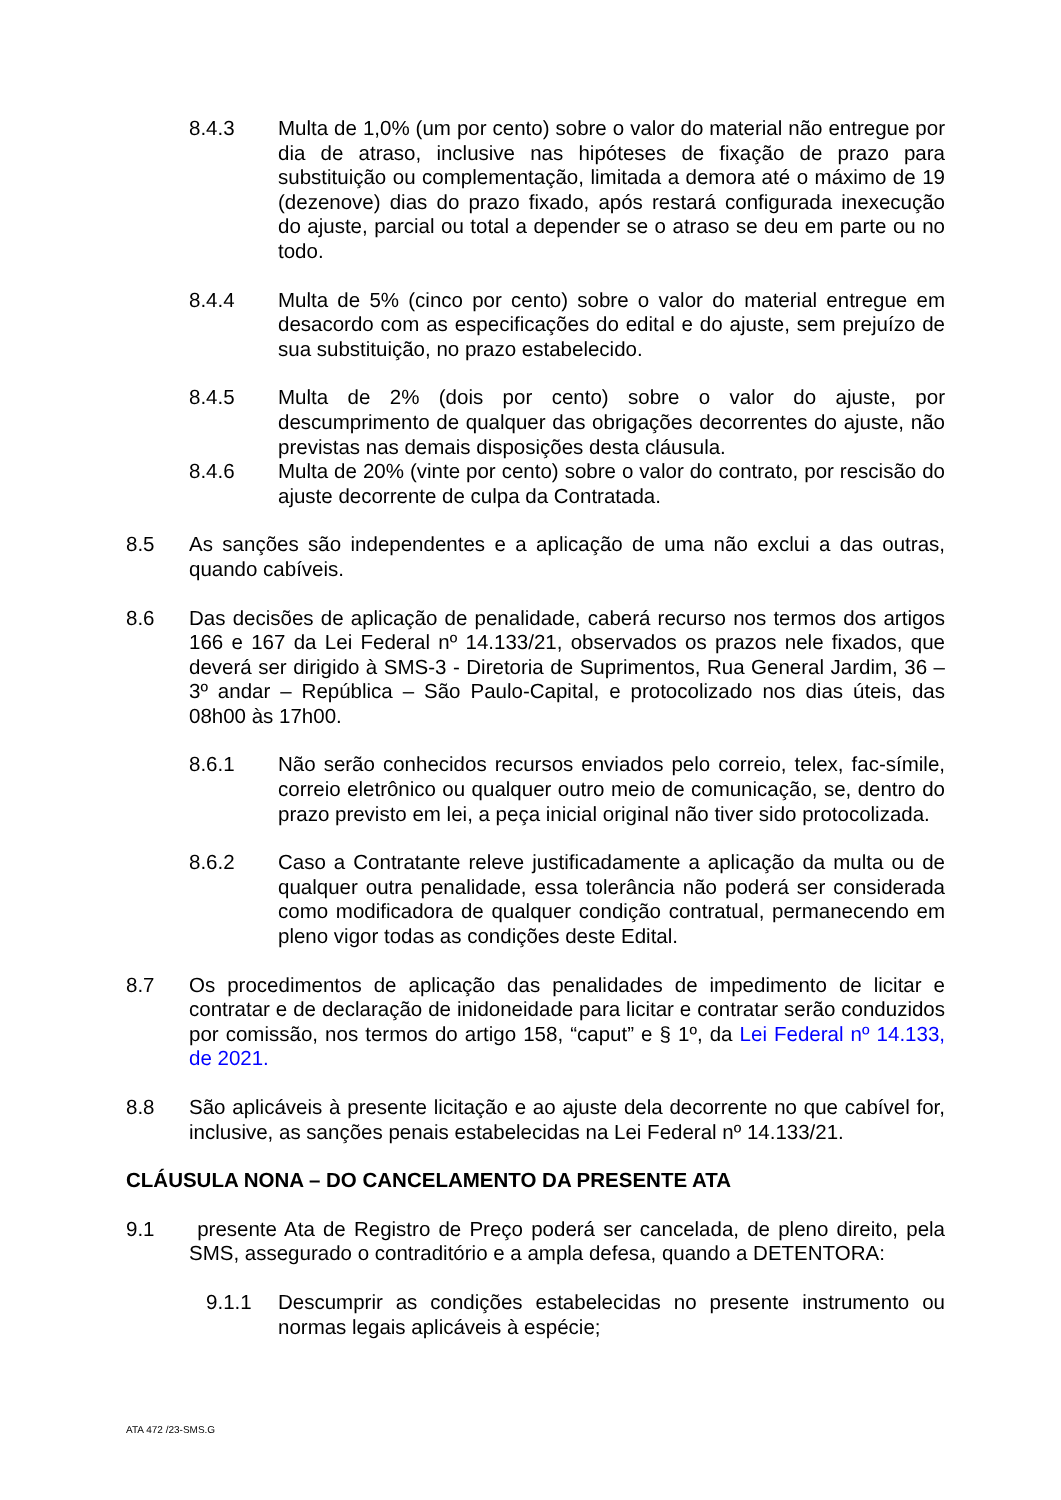8.4.3 Multa de 1,0% (um por cento) sobre o valor do material não entregue por dia de atraso, inclusive nas hipóteses de fixação de prazo para substituição ou complementação, limitada a demora até o máximo de 19 (dezenove) dias do prazo fixado, após restará configurada inexecução do ajuste, parcial ou total a depender se o atraso se deu em parte ou no todo.
8.4.4 Multa de 5% (cinco por cento) sobre o valor do material entregue em desacordo com as especificações do edital e do ajuste, sem prejuízo de sua substituição, no prazo estabelecido.
8.4.5 Multa de 2% (dois por cento) sobre o valor do ajuste, por descumprimento de qualquer das obrigações decorrentes do ajuste, não previstas nas demais disposições desta cláusula.
8.4.6 Multa de 20% (vinte por cento) sobre o valor do contrato, por rescisão do ajuste decorrente de culpa da Contratada.
8.5 As sanções são independentes e a aplicação de uma não exclui a das outras, quando cabíveis.
8.6 Das decisões de aplicação de penalidade, caberá recurso nos termos dos artigos 166 e 167 da Lei Federal nº 14.133/21, observados os prazos nele fixados, que deverá ser dirigido à SMS-3 - Diretoria de Suprimentos, Rua General Jardim, 36 – 3º andar – República – São Paulo-Capital, e protocolizado nos dias úteis, das 08h00 às 17h00.
8.6.1 Não serão conhecidos recursos enviados pelo correio, telex, fac-símile, correio eletrônico ou qualquer outro meio de comunicação, se, dentro do prazo previsto em lei, a peça inicial original não tiver sido protocolizada.
8.6.2 Caso a Contratante releve justificadamente a aplicação da multa ou de qualquer outra penalidade, essa tolerância não poderá ser considerada como modificadora de qualquer condição contratual, permanecendo em pleno vigor todas as condições deste Edital.
8.7 Os procedimentos de aplicação das penalidades de impedimento de licitar e contratar e de declaração de inidoneidade para licitar e contratar serão conduzidos por comissão, nos termos do artigo 158, “caput” e § 1º, da Lei Federal nº 14.133, de 2021.
8.8 São aplicáveis à presente licitação e ao ajuste dela decorrente no que cabível for, inclusive, as sanções penais estabelecidas na Lei Federal nº 14.133/21.
CLÁUSULA NONA – DO CANCELAMENTO DA PRESENTE ATA
9.1 presente Ata de Registro de Preço poderá ser cancelada, de pleno direito, pela SMS, assegurado o contraditório e a ampla defesa, quando a DETENTORA:
9.1.1 Descumprir as condições estabelecidas no presente instrumento ou normas legais aplicáveis à espécie;
ATA 472 /23-SMS.G